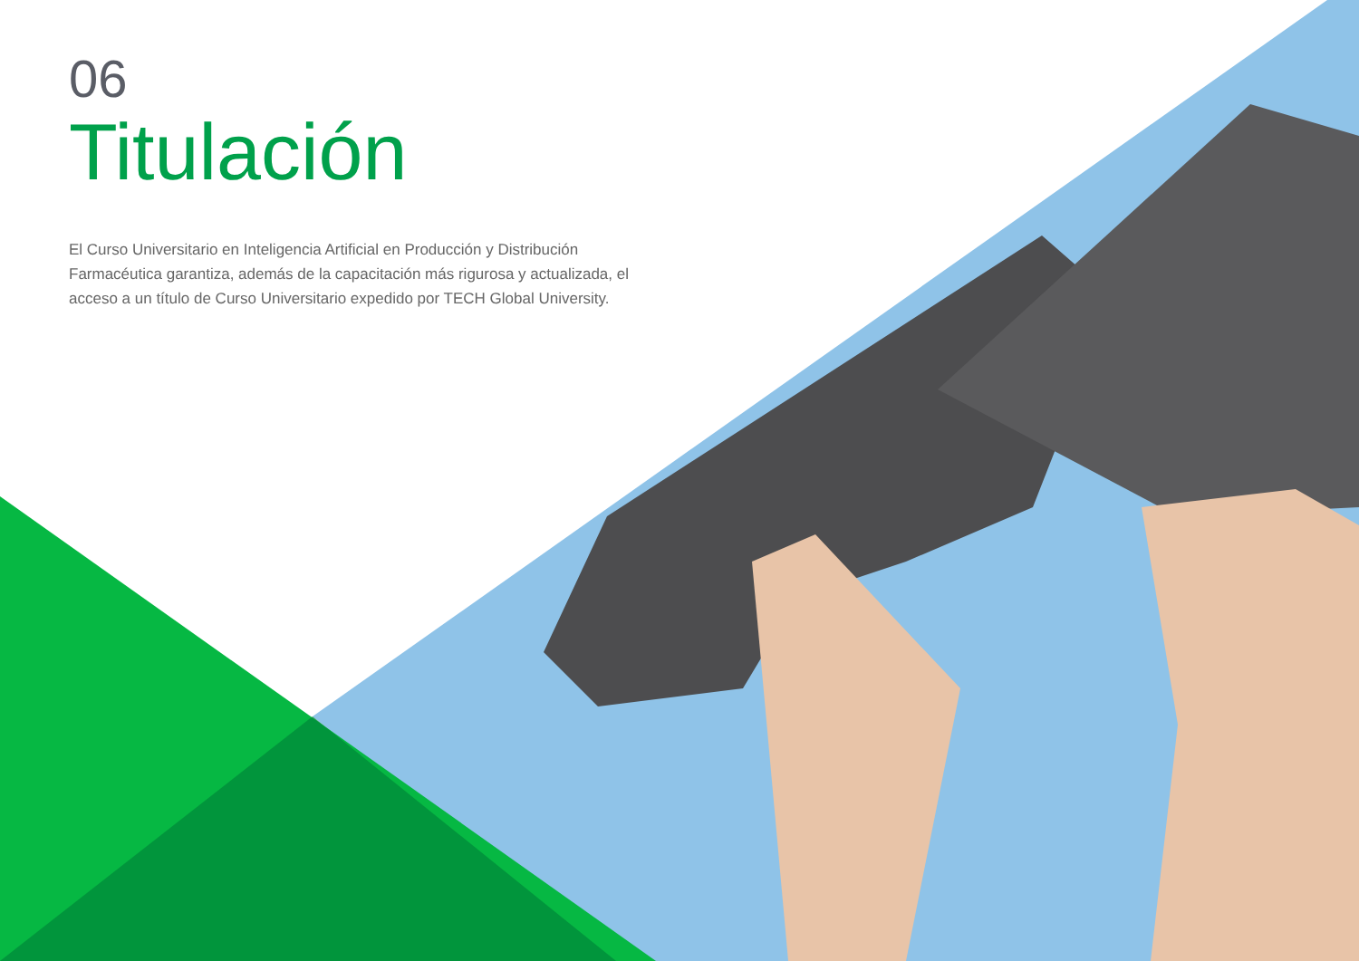06
Titulación
El Curso Universitario en Inteligencia Artificial en Producción y Distribución Farmacéutica garantiza, además de la capacitación más rigurosa y actualizada, el acceso a un título de Curso Universitario expedido por TECH Global University.